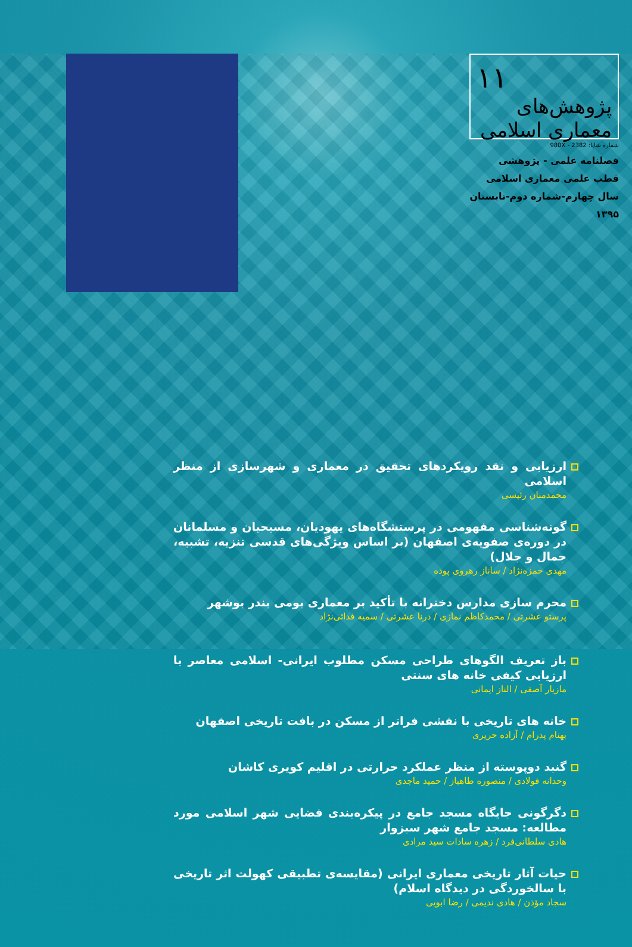۱۱
پژوهش‌های معماری اسلامی
شماره شاپا: 2382 - 980X
فصلنامه علمی - پژوهشی
قطب علمی معماری اسلامی
سال چهارم-شماره دوم-تابستان ۱۳۹۵
ارزیابی و نقد رویکردهای تحقیق در معماری و شهرسازی از منظر اسلامی
محمدمنان رئیسی
گونه‌شناسی مفهومی در پرستشگاه‌های یهودیان، مسیحیان و مسلمانان در دوره‌ی صفویه‌ی اصفهان (بر اساس ویژگی‌های قدسی تنزیه، تشبیه، جمال و جلال)
مهدی حمزه‌نژاد / ساناز رهروی پوده
محرم سازی مدارس دخترانه با تأکید بر معماری بومی بندر بوشهر
پرستو عشرتی / محمدکاظم نمازی / درنا عشرتی / سمیه فدائی‌نژاد
باز تعریف الگوهای طراحی مسکن مطلوب ایرانی- اسلامی معاصر با ارزیابی کیفی خانه های سنتی
مازیار آصفی / الناز ایمانی
خانه های تاریخی با نقشی فراتر از مسکن در بافت تاریخی اصفهان
بهنام پدرام / آزاده حریری
گنبد دوپوسته از منظر عملکرد حرارتی در اقلیم کویری کاشان
وحدانه فولادی / منصوره طاهباز / حمید ماجدی
دگرگونی جایگاه مسجد جامع در پیکره‌بندی فضایی شهر اسلامی مورد مطالعه: مسجد جامع شهر سبزوار
هادی سلطانی‌فرد / زهره سادات سید مرادی
حیات آثار تاریخی معماری ایرانی (مقایسه‌ی تطبیقی کهولت اثر تاریخی با سالخوردگی در دیدگاه اسلام)
سجاد مؤذن / هادی ندیمی / رضا ابویی